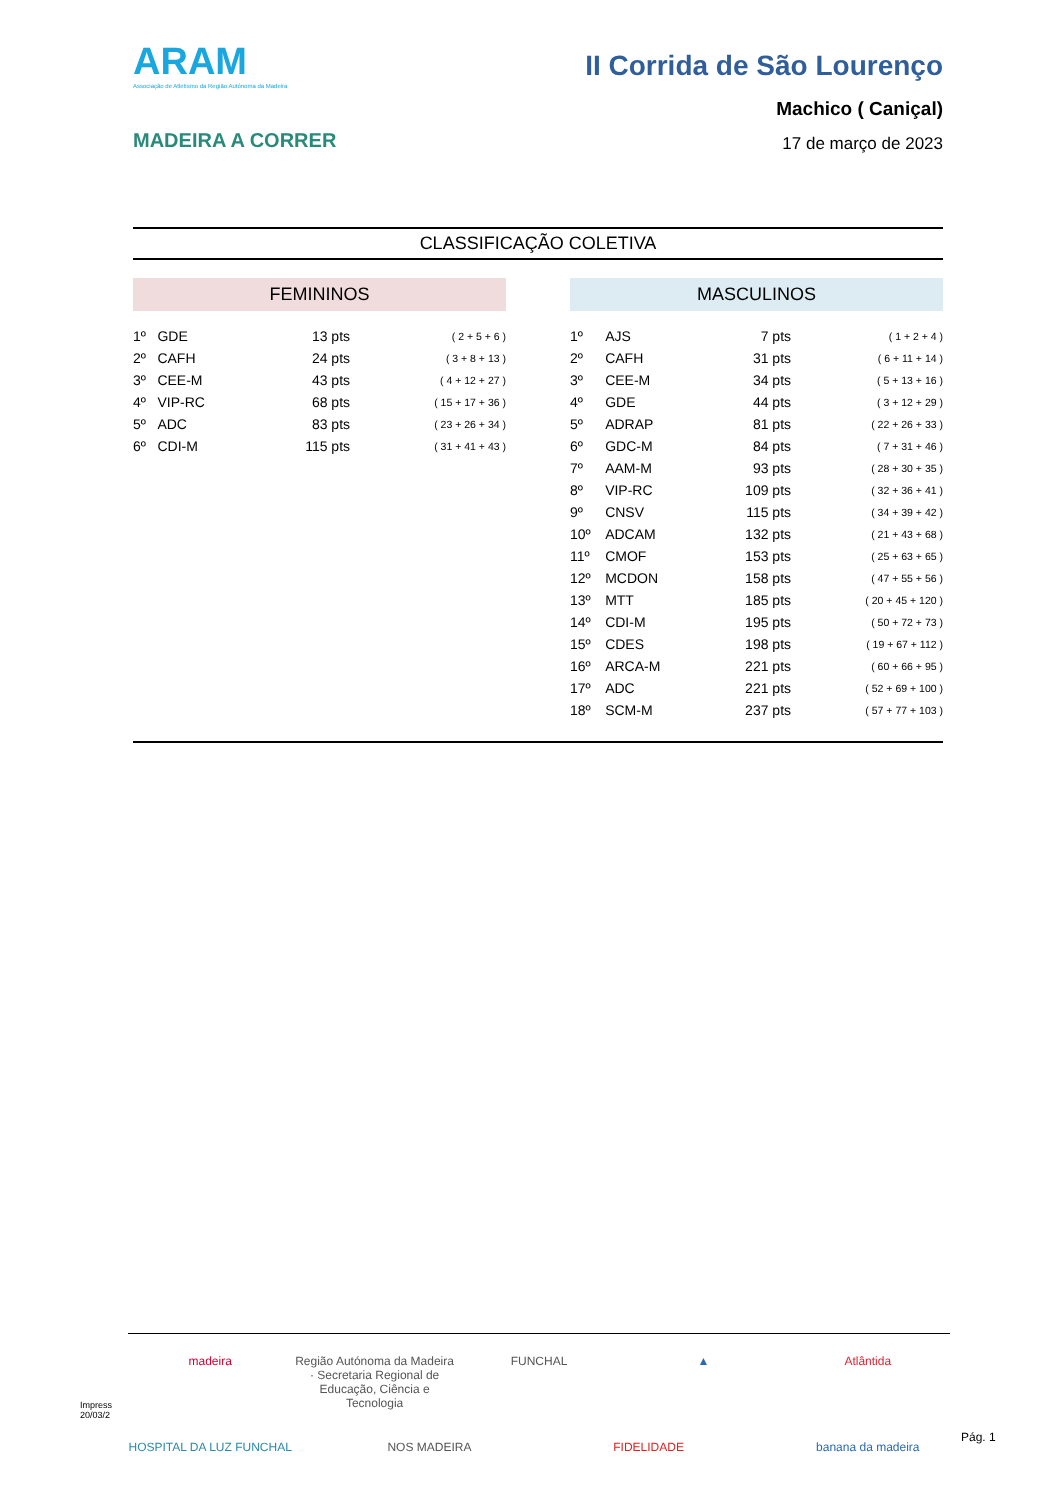ARAM
Associação de Atletismo da Região Autónoma da Madeira
MADEIRA A CORRER
II Corrida de São Lourenço
Machico ( Caniçal)
17 de março de 2023
CLASSIFICAÇÃO COLETIVA
FEMININOS
| 1º | GDE | 13 pts | ( 2 + 5 + 6 ) |
| 2º | CAFH | 24 pts | ( 3 + 8 + 13 ) |
| 3º | CEE-M | 43 pts | ( 4 + 12 + 27 ) |
| 4º | VIP-RC | 68 pts | ( 15 + 17 + 36 ) |
| 5º | ADC | 83 pts | ( 23 + 26 + 34 ) |
| 6º | CDI-M | 115 pts | ( 31 + 41 + 43 ) |
MASCULINOS
| 1º | AJS | 7 pts | ( 1 + 2 + 4 ) |
| 2º | CAFH | 31 pts | ( 6 + 11 + 14 ) |
| 3º | CEE-M | 34 pts | ( 5 + 13 + 16 ) |
| 4º | GDE | 44 pts | ( 3 + 12 + 29 ) |
| 5º | ADRAP | 81 pts | ( 22 + 26 + 33 ) |
| 6º | GDC-M | 84 pts | ( 7 + 31 + 46 ) |
| 7º | AAM-M | 93 pts | ( 28 + 30 + 35 ) |
| 8º | VIP-RC | 109 pts | ( 32 + 36 + 41 ) |
| 9º | CNSV | 115 pts | ( 34 + 39 + 42 ) |
| 10º | ADCAM | 132 pts | ( 21 + 43 + 68 ) |
| 11º | CMOF | 153 pts | ( 25 + 63 + 65 ) |
| 12º | MCDON | 158 pts | ( 47 + 55 + 56 ) |
| 13º | MTT | 185 pts | ( 20 + 45 + 120 ) |
| 14º | CDI-M | 195 pts | ( 50 + 72 + 73 ) |
| 15º | CDES | 198 pts | ( 19 + 67 + 112 ) |
| 16º | ARCA-M | 221 pts | ( 60 + 66 + 95 ) |
| 17º | ADC | 221 pts | ( 52 + 69 + 100 ) |
| 18º | SCM-M | 237 pts | ( 57 + 77 + 103 ) |
Impress
20/03/2
madeira Região Autónoma da Madeira · Secretaria Regional de Educação, Ciência e Tecnologia FUNCHAL ▲ Atlântida HOSPITAL DA LUZ FUNCHAL NOS MADEIRA FIDELIDADE banana da madeira
Pág. 1